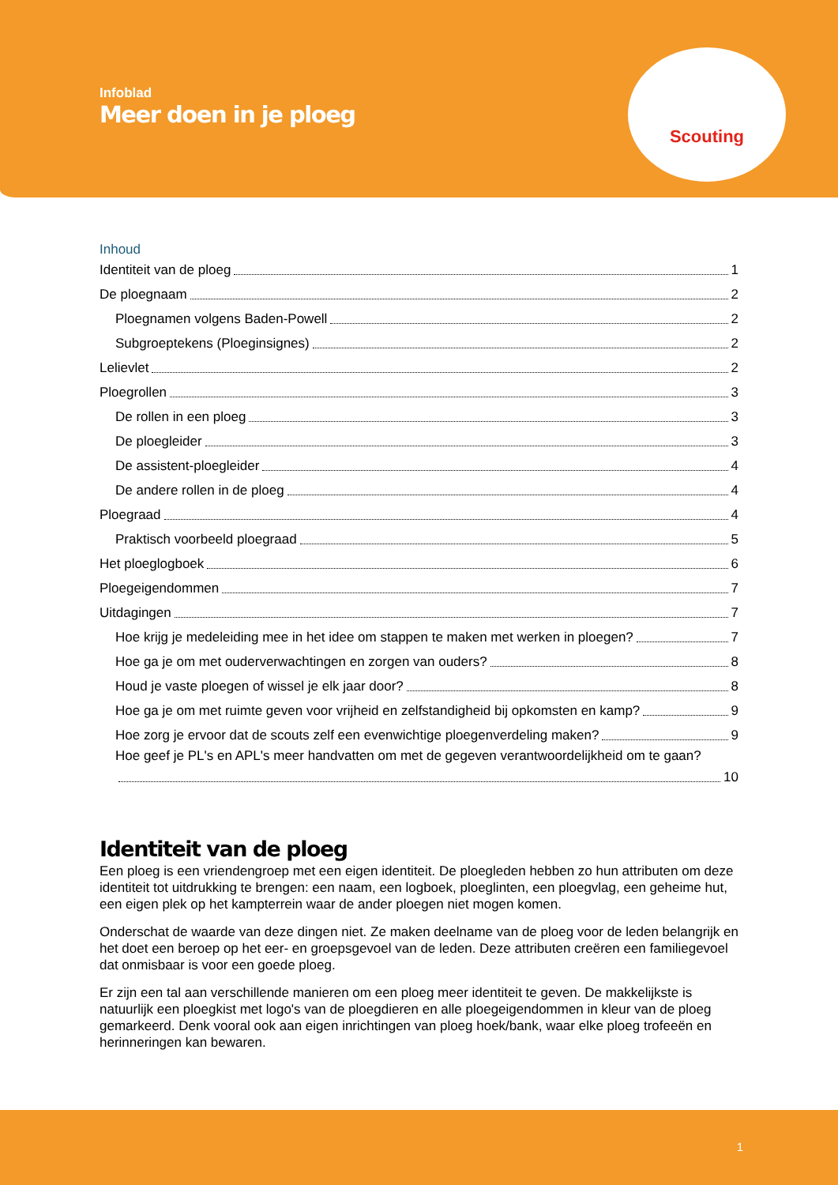Infoblad
Meer doen in je ploeg
Scouting
Inhoud
Identiteit van de ploeg 1
De ploegnaam 2
Ploegnamen volgens Baden-Powell 2
Subgroeptekens (Ploeginsignes) 2
Lelievlet 2
Ploegrollen 3
De rollen in een ploeg 3
De ploegleider 3
De assistent-ploegleider 4
De andere rollen in de ploeg 4
Ploegraad 4
Praktisch voorbeeld ploegraad 5
Het ploeglogboek 6
Ploegeigendommen 7
Uitdagingen 7
Hoe krijg je medeleiding mee in het idee om stappen te maken met werken in ploegen? 7
Hoe ga je om met ouderverwachtingen en zorgen van ouders? 8
Houd je vaste ploegen of wissel je elk jaar door? 8
Hoe ga je om met ruimte geven voor vrijheid en zelfstandigheid bij opkomsten en kamp? 9
Hoe zorg je ervoor dat de scouts zelf een evenwichtige ploegenverdeling maken? 9
Hoe geef je PL's en APL's meer handvatten om met de gegeven verantwoordelijkheid om te gaan?
10
Identiteit van de ploeg
Een ploeg is een vriendengroep met een eigen identiteit. De ploegleden hebben zo hun attributen om deze identiteit tot uitdrukking te brengen: een naam, een logboek, ploeglinten, een ploegvlag, een geheime hut, een eigen plek op het kampterrein waar de ander ploegen niet mogen komen.
Onderschat de waarde van deze dingen niet. Ze maken deelname van de ploeg voor de leden belangrijk en het doet een beroep op het eer- en groepsgevoel van de leden. Deze attributen creëren een familiegevoel dat onmisbaar is voor een goede ploeg.
Er zijn een tal aan verschillende manieren om een ploeg meer identiteit te geven. De makkelijkste is natuurlijk een ploegkist met logo's van de ploegdieren en alle ploegeigendommen in kleur van de ploeg gemarkeerd. Denk vooral ook aan eigen inrichtingen van ploeg hoek/bank, waar elke ploeg trofeeën en herinneringen kan bewaren.
1